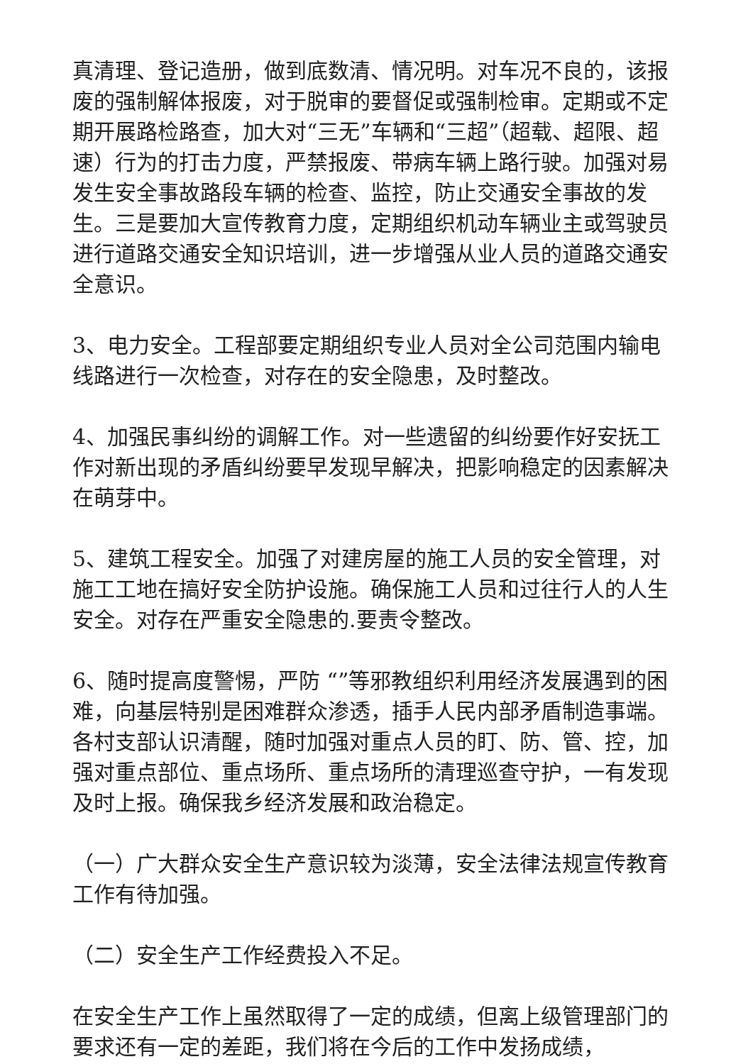真清理、登记造册，做到底数清、情况明。对车况不良的，该报废的强制解体报废，对于脱审的要督促或强制检审。定期或不定期开展路检路查，加大对“三无”车辆和“三超”（超载、超限、超速）行为的打击力度，严禁报废、带病车辆上路行驶。加强对易发生安全事故路段车辆的检查、监控，防止交通安全事故的发生。三是要加大宣传教育力度，定期组织机动车辆业主或驾驶员进行道路交通安全知识培训，进一步增强从业人员的道路交通安全意识。
3、电力安全。工程部要定期组织专业人员对全公司范围内输电线路进行一次检查，对存在的安全隐患，及时整改。
4、加强民事纠纷的调解工作。对一些遗留的纠纷要作好安抚工作对新出现的矛盾纠纷要早发现早解决，把影响稳定的因素解决在萌芽中。
5、建筑工程安全。加强了对建房屋的施工人员的安全管理，对施工工地在搞好安全防护设施。确保施工人员和过往行人的人生安全。对存在严重安全隐患的.要责令整改。
6、随时提高度警惕，严防 “”等邪教组织利用经济发展遇到的困难，向基层特别是困难群众渗透，插手人民内部矛盾制造事端。各村支部认识清醒，随时加强对重点人员的盯、防、管、控，加强对重点部位、重点场所、重点场所的清理巡查守护，一有发现及时上报。确保我乡经济发展和政治稳定。
（一）广大群众安全生产意识较为淡薄，安全法律法规宣传教育工作有待加强。
（二）安全生产工作经费投入不足。
在安全生产工作上虽然取得了一定的成绩，但离上级管理部门的要求还有一定的差距，我们将在今后的工作中发扬成绩，